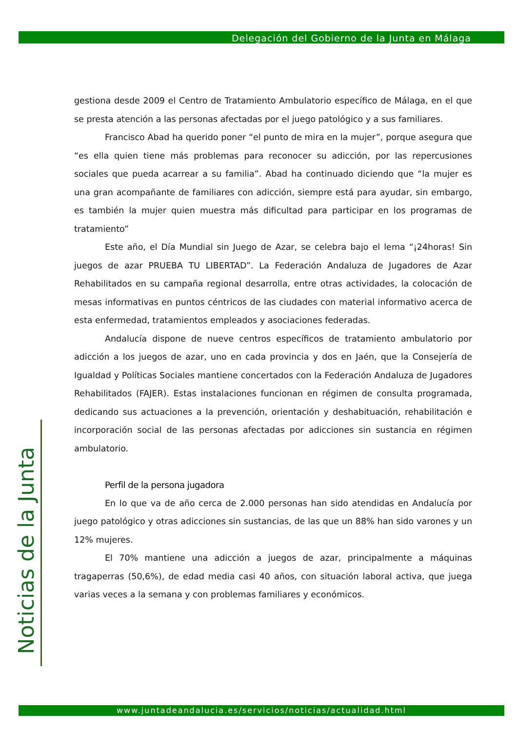Delegación del Gobierno de la Junta en Málaga
gestiona desde 2009 el Centro de Tratamiento Ambulatorio específico de Málaga, en el que se presta atención a las personas afectadas por el juego patológico y a sus familiares.
Francisco Abad ha querido poner “el punto de mira en la mujer”, porque asegura que “es ella quien tiene más problemas para reconocer su adicción, por las repercusiones sociales que pueda acarrear a su familia”. Abad ha continuado diciendo que “la mujer es una gran acompañante de familiares con adicción, siempre está para ayudar, sin embargo, es también la mujer quien muestra más dificultad para participar en los programas de tratamiento”
Este año, el Día Mundial sin Juego de Azar, se celebra bajo el lema “¡24horas! Sin juegos de azar PRUEBA TU LIBERTAD”. La Federación Andaluza de Jugadores de Azar Rehabilitados en su campaña regional desarrolla, entre otras actividades, la colocación de mesas informativas en puntos céntricos de las ciudades con material informativo acerca de esta enfermedad, tratamientos empleados y asociaciones federadas.
Andalucía dispone de nueve centros específicos de tratamiento ambulatorio por adicción a los juegos de azar, uno en cada provincia y dos en Jaén, que la Consejería de Igualdad y Políticas Sociales mantiene concertados con la Federación Andaluza de Jugadores Rehabilitados (FAJER). Estas instalaciones funcionan en régimen de consulta programada, dedicando sus actuaciones a la prevención, orientación y deshabituación, rehabilitación e incorporación social de las personas afectadas por adicciones sin sustancia en régimen ambulatorio.
Perfil de la persona jugadora
En lo que va de año cerca de 2.000 personas han sido atendidas en Andalucía por juego patológico y otras adicciones sin sustancias, de las que un 88% han sido varones y un 12% mujeres.
El 70% mantiene una adicción a juegos de azar, principalmente a máquinas tragaperras (50,6%), de edad media casi 40 años, con situación laboral activa, que juega varias veces a la semana y con problemas familiares y económicos.
Noticias de la Junta
www.juntadeandalucia.es/servicios/noticias/actualidad.html